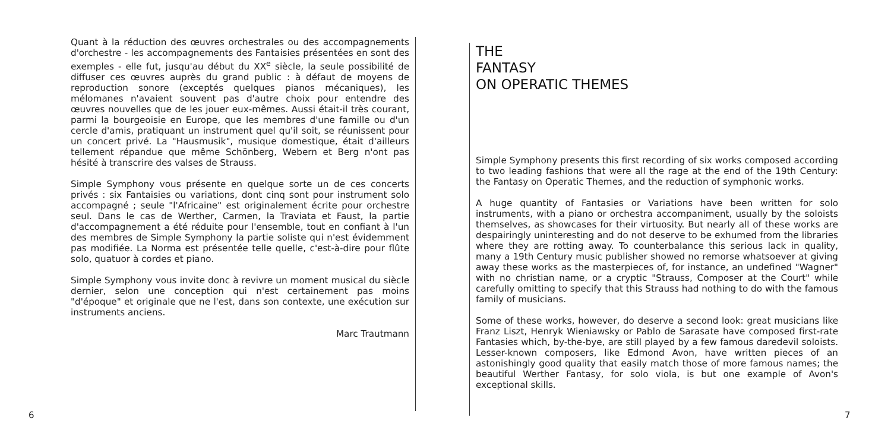Quant à la réduction des œuvres orchestrales ou des accompagnements d'orchestre - les accompagnements des Fantaisies présentées en sont des exemples - elle fut, jusqu'au début du XX<sup>e</sup> siècle, la seule possibilité de diffuser ces œuvres auprès du grand public : à défaut de moyens de reproduction sonore (exceptés quelques pianos mécaniques), les mélomanes n'avaient souvent pas d'autre choix pour entendre des œuvres nouvelles que de les jouer eux-mêmes. Aussi était-il très courant, parmi la bourgeoisie en Europe, que les membres d'une famille ou d'un cercle d'amis, pratiquant un instrument quel qu'il soit, se réunissent pour un concert privé. La "Hausmusik", musique domestique, était d'ailleurs tellement répandue que même Schönberg, Webern et Berg n'ont pas hésité à transcrire des valses de Strauss.
Simple Symphony vous présente en quelque sorte un de ces concerts privés : six Fantaisies ou variations, dont cinq sont pour instrument solo accompagné ; seule "l'Africaine" est originalement écrite pour orchestre seul. Dans le cas de Werther, Carmen, la Traviata et Faust, la partie d'accompagnement a été réduite pour l'ensemble, tout en confiant à l'un des membres de Simple Symphony la partie soliste qui n'est évidemment pas modifiée. La Norma est présentée telle quelle, c'est-à-dire pour flûte solo, quatuor à cordes et piano.
Simple Symphony vous invite donc à revivre un moment musical du siècle dernier, selon une conception qui n'est certainement pas moins "d'époque" et originale que ne l'est, dans son contexte, une exécution sur instruments anciens.
Marc Trautmann
6
THE
FANTASY
ON OPERATIC THEMES
Simple Symphony presents this first recording of six works composed according to two leading fashions that were all the rage at the end of the 19th Century: the Fantasy on Operatic Themes, and the reduction of symphonic works.
A huge quantity of Fantasies or Variations have been written for solo instruments, with a piano or orchestra accompaniment, usually by the soloists themselves, as showcases for their virtuosity. But nearly all of these works are despairingly uninteresting and do not deserve to be exhumed from the libraries where they are rotting away. To counterbalance this serious lack in quality, many a 19th Century music publisher showed no remorse whatsoever at giving away these works as the masterpieces of, for instance, an undefined "Wagner" with no christian name, or a cryptic "Strauss, Composer at the Court" while carefully omitting to specify that this Strauss had nothing to do with the famous family of musicians.
Some of these works, however, do deserve a second look: great musicians like Franz Liszt, Henryk Wieniawsky or Pablo de Sarasate have composed first-rate Fantasies which, by-the-bye, are still played by a few famous daredevil soloists. Lesser-known composers, like Edmond Avon, have written pieces of an astonishingly good quality that easily match those of more famous names; the beautiful Werther Fantasy, for solo viola, is but one example of Avon's exceptional skills.
7